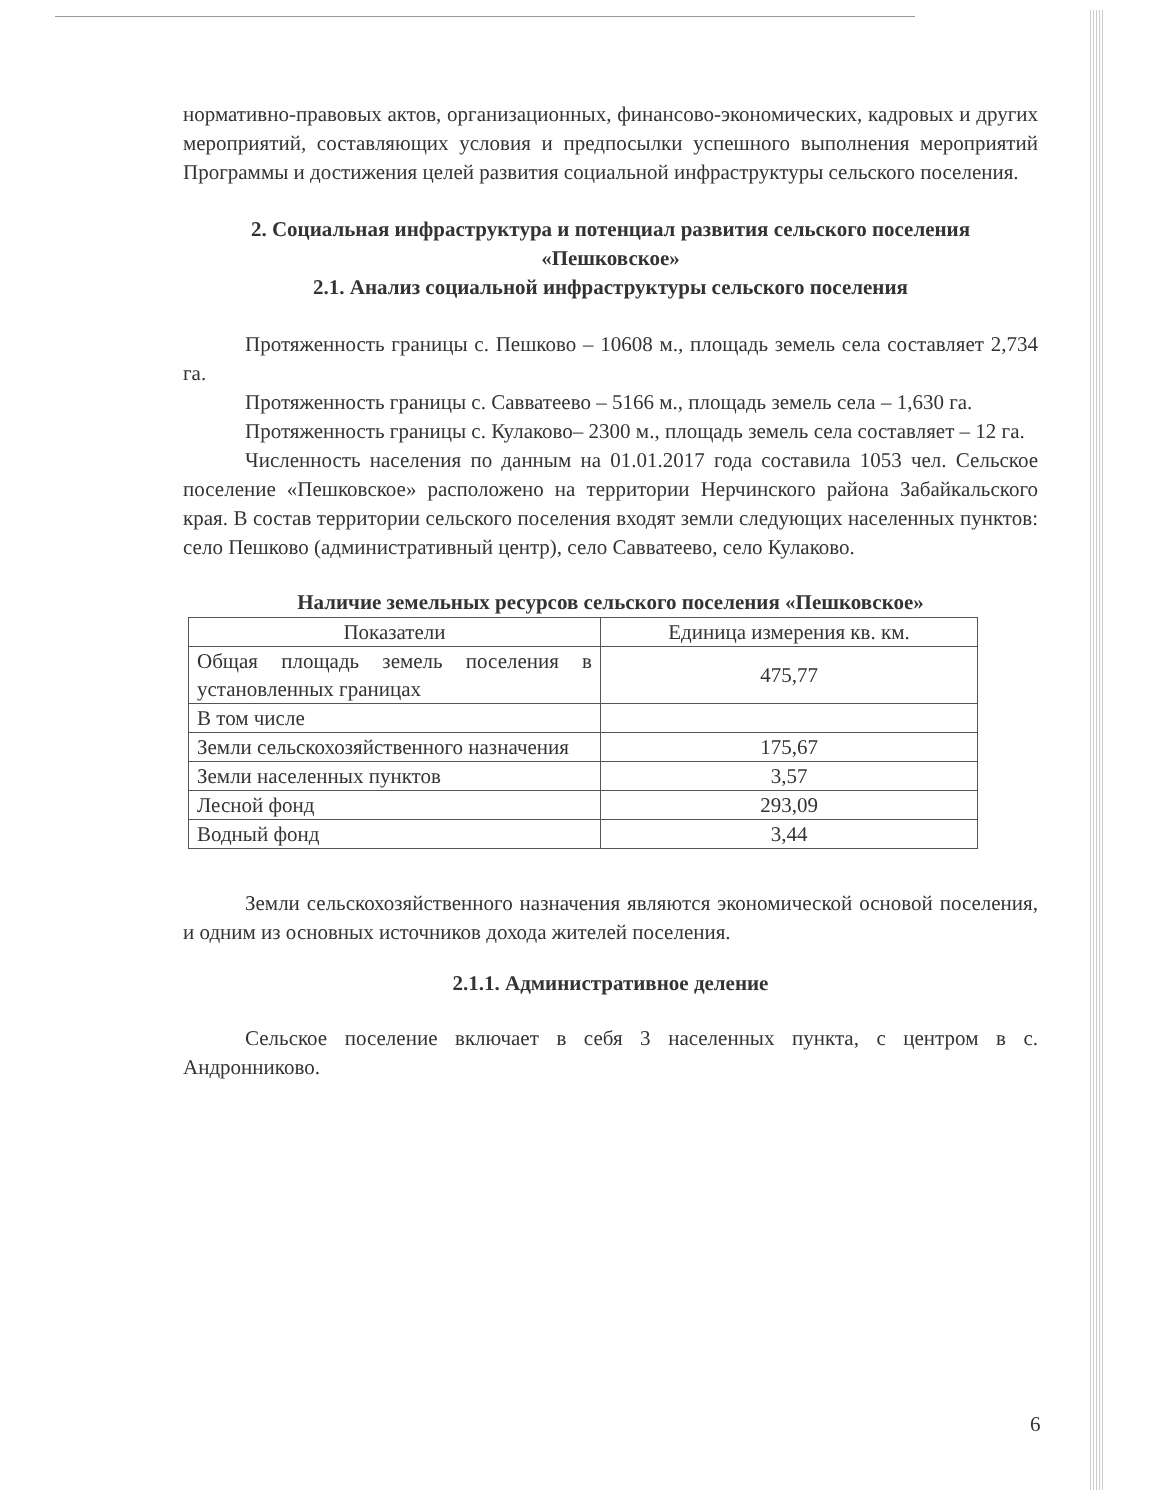нормативно-правовых актов, организационных, финансово-экономических, кадровых и других мероприятий, составляющих условия и предпосылки успешного выполнения мероприятий Программы и достижения целей развития социальной инфраструктуры сельского поселения.
2. Социальная инфраструктура и потенциал развития сельского поселения «Пешковское»
2.1. Анализ социальной инфраструктуры сельского поселения
Протяженность границы с. Пешково – 10608 м., площадь земель села составляет 2,734 га.
Протяженность границы с. Савватеево – 5166 м., площадь земель села – 1,630 га.
Протяженность границы с. Кулаково– 2300 м., площадь земель села составляет – 12 га.
Численность населения по данным на 01.01.2017 года составила 1053 чел. Сельское поселение «Пешковское» расположено на территории Нерчинского района Забайкальского края. В состав территории сельского поселения входят земли следующих населенных пунктов: село Пешково (административный центр), село Савватеево, село Кулаково.
Наличие земельных ресурсов сельского поселения «Пешковское»
| Показатели | Единица измерения кв. км. |
| Общая площадь земель поселения в установленных границах | 475,77 |
| В том числе | |
| Земли сельскохозяйственного назначения | 175,67 |
| Земли населенных пунктов | 3,57 |
| Лесной фонд | 293,09 |
| Водный фонд | 3,44 |
Земли сельскохозяйственного назначения являются экономической основой поселения, и одним из основных источников дохода жителей поселения.
2.1.1. Административное деление
Сельское поселение включает в себя 3 населенных пункта, с центром в с. Андронниково.
6